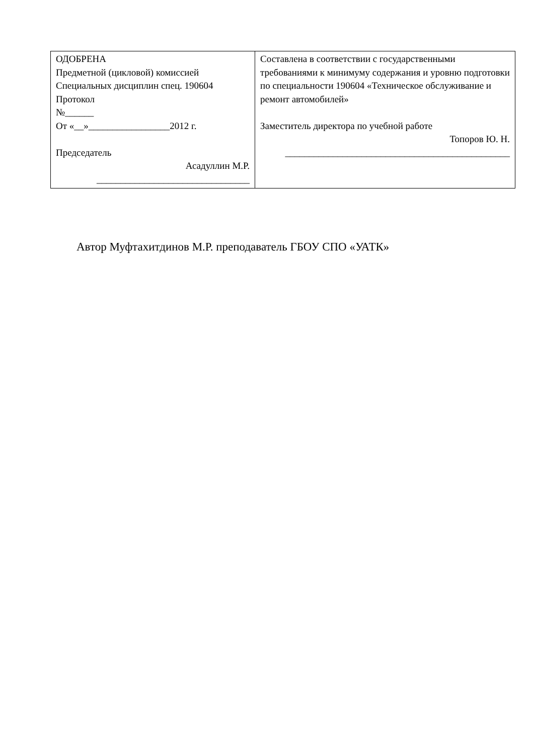| ОДОБРЕНА Предметной (цикловой) комиссией Специальных дисциплин спец. 190604 Протокол №______ От «__»_________________2012 г. Председатель Асадуллин М.Р. ________________________________ | Составлена в соответствии с государственными требованиями к минимуму содержания и уровню подготовки по специальности 190604 «Техническое обслуживание и ремонт автомобилей» Заместитель директора по учебной работе Топоров Ю. Н. _______________________________________________ |
Автор Муфтахитдинов М.Р. преподаватель ГБОУ СПО «УАТК»